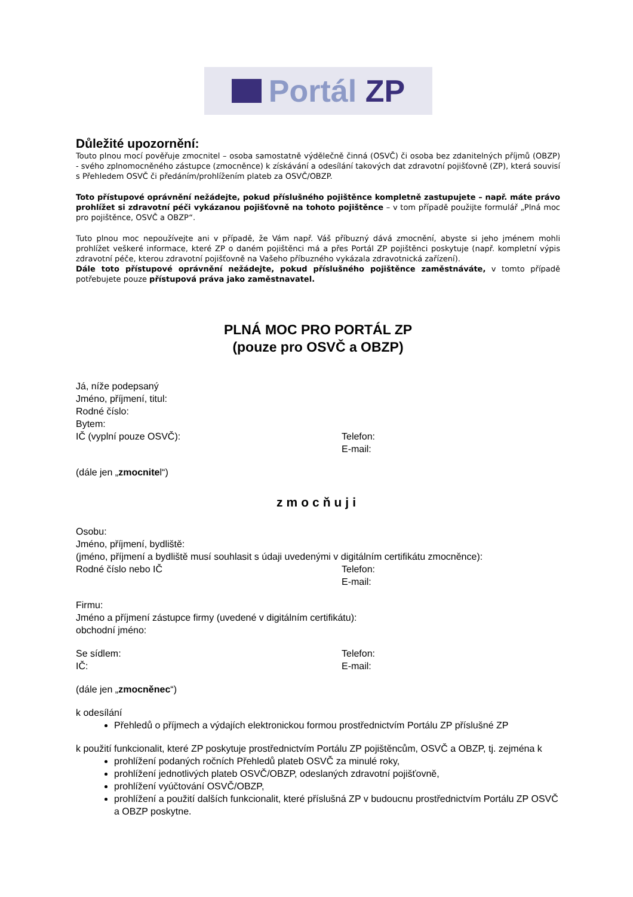Portál ZP
Důležité upozornění:
Touto plnou mocí pověřuje zmocnitel – osoba samostatně výdělečně činná (OSVČ) či osoba bez zdanitelných příjmů (OBZP) - svého zplnomocněného zástupce (zmocněnce) k získávání a odesílání takových dat zdravotní pojišťovně (ZP), která souvisí s Přehledem OSVČ či předáním/prohlížením plateb za OSVČ/OBZP.
Toto přístupové oprávnění nežádejte, pokud příslušného pojištěnce kompletně zastupujete – např. máte právo prohlížet si zdravotní péči vykázanou pojišťovně na tohoto pojištěnce – v tom případě použijte formulář „Plná moc pro pojištěnce, OSVČ a OBZP“.
Tuto plnou moc nepoužívejte ani v případě, že Vám např. Váš příbuzný dává zmocnění, abyste si jeho jménem mohli prohlížet veškeré informace, které ZP o daném pojištěnci má a přes Portál ZP pojištěnci poskytuje (např. kompletní výpis zdravotní péče, kterou zdravotní pojišťovně na Vašeho příbuzného vykázala zdravotnická zařízení).
Dále toto přístupové oprávnění nežádejte, pokud příslušného pojištěnce zaměstnáváte, v tomto případě potřebujete pouze přístupová práva jako zaměstnavatel.
PLNÁ MOC PRO PORTÁL ZP
(pouze pro OSVČ a OBZP)
Já, níže podepsaný
Jméno, příjmení, titul:
Rodné číslo:
Bytem:
IČ (vyplní pouze OSVČ): Telefon:
E-mail:
(dále jen „zmocnitel“)
zmocňuji
Osobu:
Jméno, příjmení, bydliště:
(jméno, příjmení a bydliště musí souhlasit s údaji uvedenými v digitálním certifikátu zmocněnce):
Rodné číslo nebo IČ Telefon:
E-mail:
Firmu:
Jméno a příjmení zástupce firmy (uvedené v digitálním certifikátu):
obchodní jméno:
Se sídlem: Telefon:
IČ: E-mail:
(dále jen „zmocněnec“)
k odesílání
Přehledů o příjmech a výdajích elektronickou formou prostřednictvím Portálu ZP příslušné ZP
k použití funkcionalit, které ZP poskytuje prostřednictvím Portálu ZP pojištěncům, OSVČ a OBZP, tj. zejména k
prohlížení podaných ročních Přehledů plateb OSVČ za minulé roky,
prohlížení jednotlivých plateb OSVČ/OBZP, odeslaných zdravotní pojišťovně,
prohlížení vyúčtování OSVČ/OBZP,
prohlížení a použití dalších funkcionalit, které příslušná ZP v budoucnu prostřednictvím Portálu ZP OSVČ a OBZP poskytne.